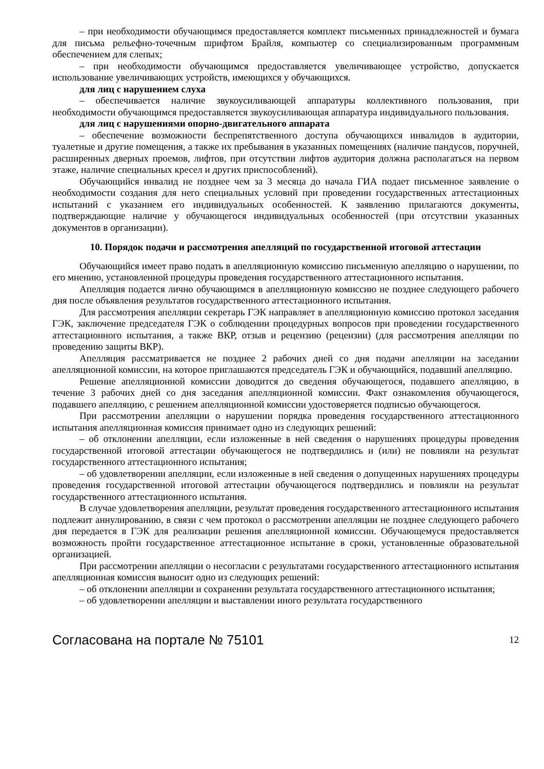– при необходимости обучающимся предоставляется комплект письменных принадлежностей и бумага для письма рельефно-точечным шрифтом Брайля, компьютер со специализированным программным обеспечением для слепых;
– при необходимости обучающимся предоставляется увеличивающее устройство, допускается использование увеличивающих устройств, имеющихся у обучающихся.
для лиц с нарушением слуха
– обеспечивается наличие звукоусиливающей аппаратуры коллективного пользования, при необходимости обучающимся предоставляется звукоусиливающая аппаратура индивидуального пользования.
для лиц с нарушениями опорно-двигательного аппарата
– обеспечение возможности беспрепятственного доступа обучающихся инвалидов в аудитории, туалетные и другие помещения, а также их пребывания в указанных помещениях (наличие пандусов, поручней, расширенных дверных проемов, лифтов, при отсутствии лифтов аудитория должна располагаться на первом этаже, наличие специальных кресел и других приспособлений).
Обучающийся инвалид не позднее чем за 3 месяца до начала ГИА подает письменное заявление о необходимости создания для него специальных условий при проведении государственных аттестационных испытаний с указанием его индивидуальных особенностей. К заявлению прилагаются документы, подтверждающие наличие у обучающегося индивидуальных особенностей (при отсутствии указанных документов в организации).
10. Порядок подачи и рассмотрения апелляций по государственной итоговой аттестации
Обучающийся имеет право подать в апелляционную комиссию письменную апелляцию о нарушении, по его мнению, установленной процедуры проведения государственного аттестационного испытания.
Апелляция подается лично обучающимся в апелляционную комиссию не позднее следующего рабочего дня после объявления результатов государственного аттестационного испытания.
Для рассмотрения апелляции секретарь ГЭК направляет в апелляционную комиссию протокол заседания ГЭК, заключение председателя ГЭК о соблюдении процедурных вопросов при проведении государственного аттестационного испытания, а также ВКР, отзыв и рецензию (рецензии) (для рассмотрения апелляции по проведению защиты ВКР).
Апелляция рассматривается не позднее 2 рабочих дней со дня подачи апелляции на заседании апелляционной комиссии, на которое приглашаются председатель ГЭК и обучающийся, подавший апелляцию.
Решение апелляционной комиссии доводится до сведения обучающегося, подавшего апелляцию, в течение 3 рабочих дней со дня заседания апелляционной комиссии. Факт ознакомления обучающегося, подавшего апелляцию, с решением апелляционной комиссии удостоверяется подписью обучающегося.
При рассмотрении апелляции о нарушении порядка проведения государственного аттестационного испытания апелляционная комиссия принимает одно из следующих решений:
– об отклонении апелляции, если изложенные в ней сведения о нарушениях процедуры проведения государственной итоговой аттестации обучающегося не подтвердились и (или) не повлияли на результат государственного аттестационного испытания;
– об удовлетворении апелляции, если изложенные в ней сведения о допущенных нарушениях процедуры проведения государственной итоговой аттестации обучающегося подтвердились и повлияли на результат государственного аттестационного испытания.
В случае удовлетворения апелляции, результат проведения государственного аттестационного испытания подлежит аннулированию, в связи с чем протокол о рассмотрении апелляции не позднее следующего рабочего дня передается в ГЭК для реализации решения апелляционной комиссии. Обучающемуся предоставляется возможность пройти государственное аттестационное испытание в сроки, установленные образовательной организацией.
При рассмотрении апелляции о несогласии с результатами государственного аттестационного испытания апелляционная комиссия выносит одно из следующих решений:
– об отклонении апелляции и сохранении результата государственного аттестационного испытания;
– об удовлетворении апелляции и выставлении иного результата государственного
Согласована на портале № 75101 12